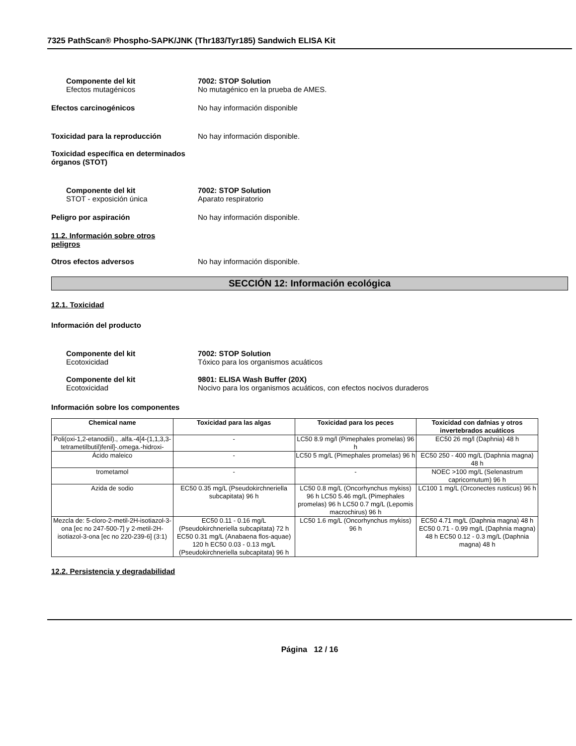7325 PathScan® Phospho-SAPK/JNK (Thr183/Tyr185) Sandwich ELISA Kit
Componente del kit
Efectos mutagénicos
7002: STOP Solution
No mutagénico en la prueba de AMES.
Efectos carcinogénicos No hay información disponible
Toxicidad para la reproducción No hay información disponible.
Toxicidad específica en determinados órganos (STOT)
Componente del kit
STOT - exposición única
7002: STOP Solution
Aparato respiratorio
Peligro por aspiración No hay información disponible.
11.2. Información sobre otros peligros
Otros efectos adversos No hay información disponible.
SECCIÓN 12: Información ecológica
12.1. Toxicidad
Información del producto
Componente del kit
Ecotoxicidad
7002: STOP Solution
Tóxico para los organismos acuáticos
Componente del kit
Ecotoxicidad
9801: ELISA Wash Buffer (20X)
Nocivo para los organismos acuáticos, con efectos nocivos duraderos
Información sobre los componentes
| Chemical name | Toxicidad para las algas | Toxicidad para los peces | Toxicidad con dafnias y otros invertebrados acuáticos |
| --- | --- | --- | --- |
| Poli(oxi-1,2-etanodiil)., .alfa.-4[4-(1,1,3,3-tetrametilbutil)fenil]-.omega.-hidroxi- | - | LC50 8.9 mg/l (Pimephales promelas) 96 h | EC50 26 mg/l (Daphnia) 48 h |
| Ácido maleico | - | LC50 5 mg/L (Pimephales promelas) 96 h | EC50 250 - 400 mg/L (Daphnia magna) 48 h |
| trometamol | - | - | NOEC >100 mg/L (Selenastrum capricornutum) 96 h |
| Azida de sodio | EC50 0.35 mg/L (Pseudokirchneriella subcapitata) 96 h | LC50 0.8 mg/L (Oncorhynchus mykiss) 96 h LC50 5.46 mg/L (Pimephales promelas) 96 h LC50 0.7 mg/L (Lepomis macrochirus) 96 h | LC100 1 mg/L (Orconectes rusticus) 96 h |
| Mezcla de: 5-cloro-2-metil-2H-isotiazol-3-ona [ec no 247-500-7] y 2-metil-2H-isotiazol-3-ona [ec no 220-239-6] (3:1) | EC50 0.11 - 0.16 mg/L (Pseudokirchneriella subcapitata) 72 h EC50 0.31 mg/L (Anabaena flos-aquae) 120 h EC50 0.03 - 0.13 mg/L (Pseudokirchneriella subcapitata) 96 h | LC50 1.6 mg/L (Oncorhynchus mykiss) 96 h | EC50 4.71 mg/L (Daphnia magna) 48 h EC50 0.71 - 0.99 mg/L (Daphnia magna) 48 h EC50 0.12 - 0.3 mg/L (Daphnia magna) 48 h |
12.2. Persistencia y degradabilidad
Página 12 / 16